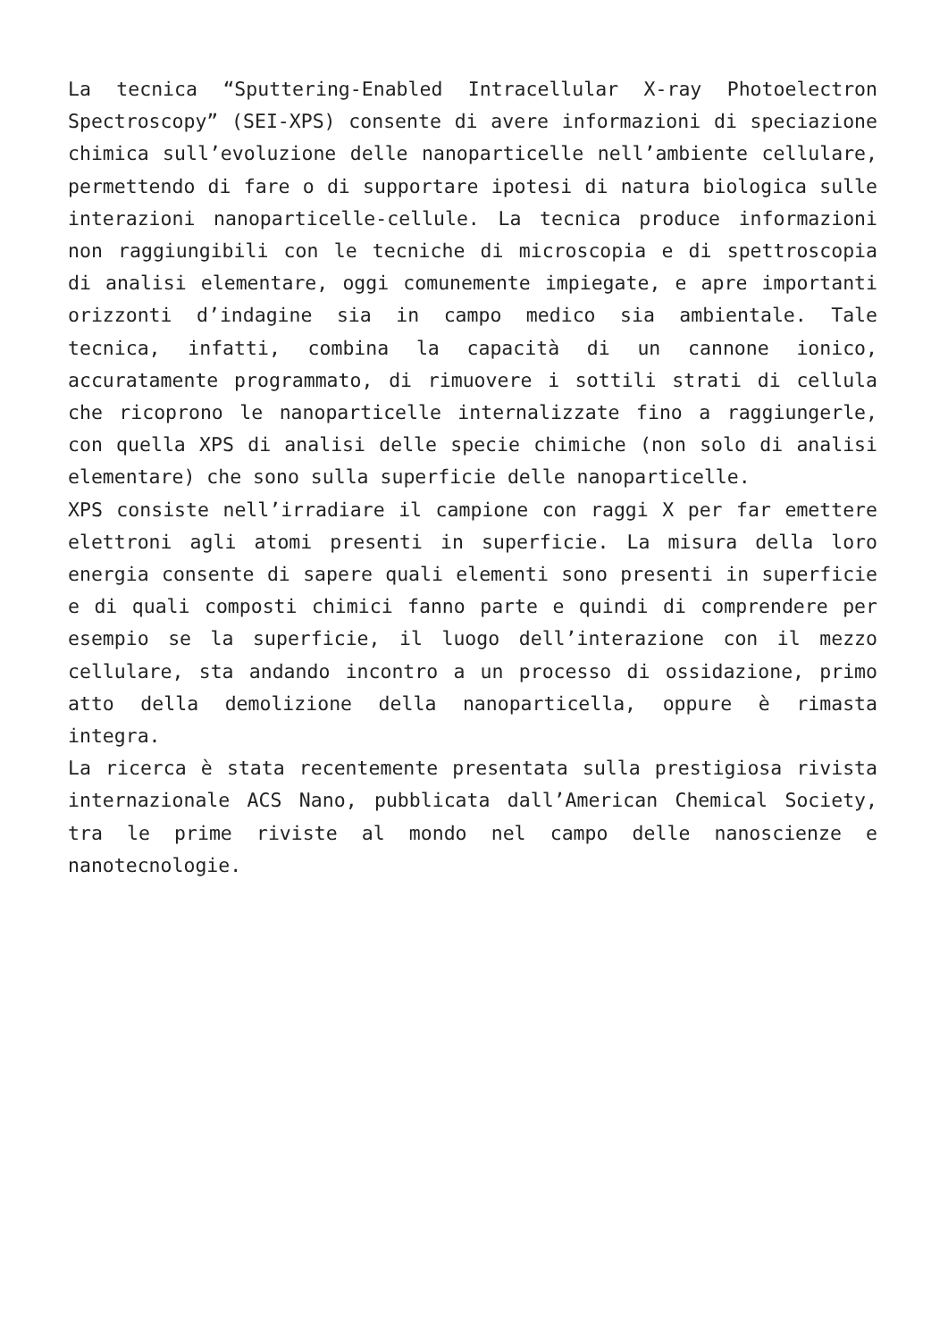La tecnica “Sputtering-Enabled Intracellular X-ray Photoelectron Spectroscopy” (SEI-XPS) consente di avere informazioni di speciazione chimica sull’evoluzione delle nanoparticelle nell’ambiente cellulare, permettendo di fare o di supportare ipotesi di natura biologica sulle interazioni nanoparticelle-cellule. La tecnica produce informazioni non raggiungibili con le tecniche di microscopia e di spettroscopia di analisi elementare, oggi comunemente impiegate, e apre importanti orizzonti d’indagine sia in campo medico sia ambientale. Tale tecnica, infatti, combina la capacità di un cannone ionico, accuratamente programmato, di rimuovere i sottili strati di cellula che ricoprono le nanoparticelle internalizzate fino a raggiungerle, con quella XPS di analisi delle specie chimiche (non solo di analisi elementare) che sono sulla superficie delle nanoparticelle.
XPS consiste nell’irradiare il campione con raggi X per far emettere elettroni agli atomi presenti in superficie. La misura della loro energia consente di sapere quali elementi sono presenti in superficie e di quali composti chimici fanno parte e quindi di comprendere per esempio se la superficie, il luogo dell’interazione con il mezzo cellulare, sta andando incontro a un processo di ossidazione, primo atto della demolizione della nanoparticella, oppure è rimasta integra.
La ricerca è stata recentemente presentata sulla prestigiosa rivista internazionale ACS Nano, pubblicata dall’American Chemical Society, tra le prime riviste al mondo nel campo delle nanoscienze e nanotecnologie.